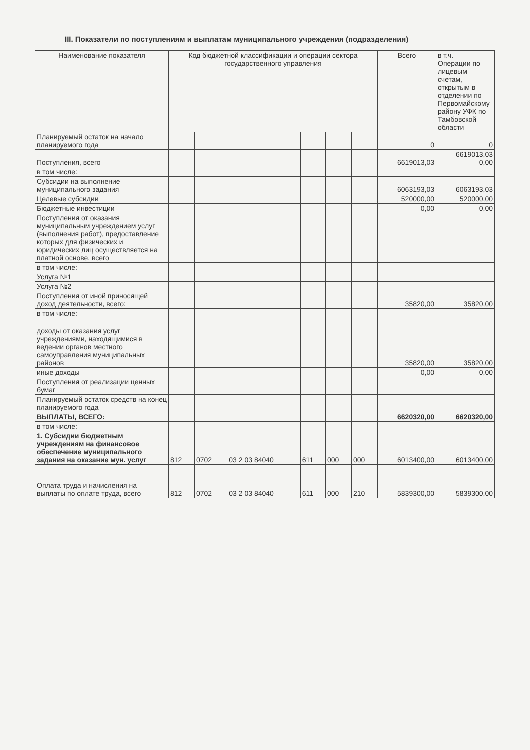III. Показатели по поступлениям и выплатам муниципального учреждения (подразделения)
| Наименование показателя | Код бюджетной классификации и операции сектора государственного управления | | | | | | Всего | в т.ч. Операции по лицевым счетам, открытым в отделении по Первомайскому району УФК по Тамбовской области |
| --- | --- | --- | --- | --- | --- | --- | --- | --- |
| Планируемый остаток на начало планируемого года | | | | | | | 0 | 0 |
| Поступления, всего | | | | | | | 6619013,03 | 6619013,03 0,00 |
| в том числе: | | | | | | | | |
| Субсидии на выполнение муниципального задания | | | | | | | 6063193,03 | 6063193,03 |
| Целевые субсидии | | | | | | | 520000,00 | 520000,00 |
| Бюджетные инвестиции | | | | | | | 0,00 | 0,00 |
| Поступления от оказания муниципальным учреждением услуг (выполнения работ), предоставление которых для физических и юридических лиц осуществляется на платной основе, всего | | | | | | | | |
| в том числе: | | | | | | | | |
| Услуга №1 | | | | | | | | |
| Услуга №2 | | | | | | | | |
| Поступления от иной приносящей доход деятельности, всего: | | | | | | | 35820,00 | 35820,00 |
| в том числе: | | | | | | | | |
| доходы от оказания услуг учреждениями, находящимися в ведении органов местного самоуправления муниципальных районов | | | | | | | 35820,00 | 35820,00 |
| иные доходы | | | | | | | 0,00 | 0,00 |
| Поступления от реализации ценных бумаг | | | | | | | | |
| Планируемый остаток средств на конец планируемого года | | | | | | | | |
| ВЫПЛАТЫ, ВСЕГО: | | | | | | | 6620320,00 | 6620320,00 |
| в том числе: | | | | | | | | |
| 1. Субсидии бюджетным учреждениям на финансовое обеспечение муниципального задания на оказание мун. услуг | 812 | 0702 | 03 2 03 84040 | 611 | 000 | 000 | 6013400,00 | 6013400,00 |
| Оплата труда и начисления на выплаты по оплате труда, всего | 812 | 0702 | 03 2 03 84040 | 611 | 000 | 210 | 5839300,00 | 5839300,00 |